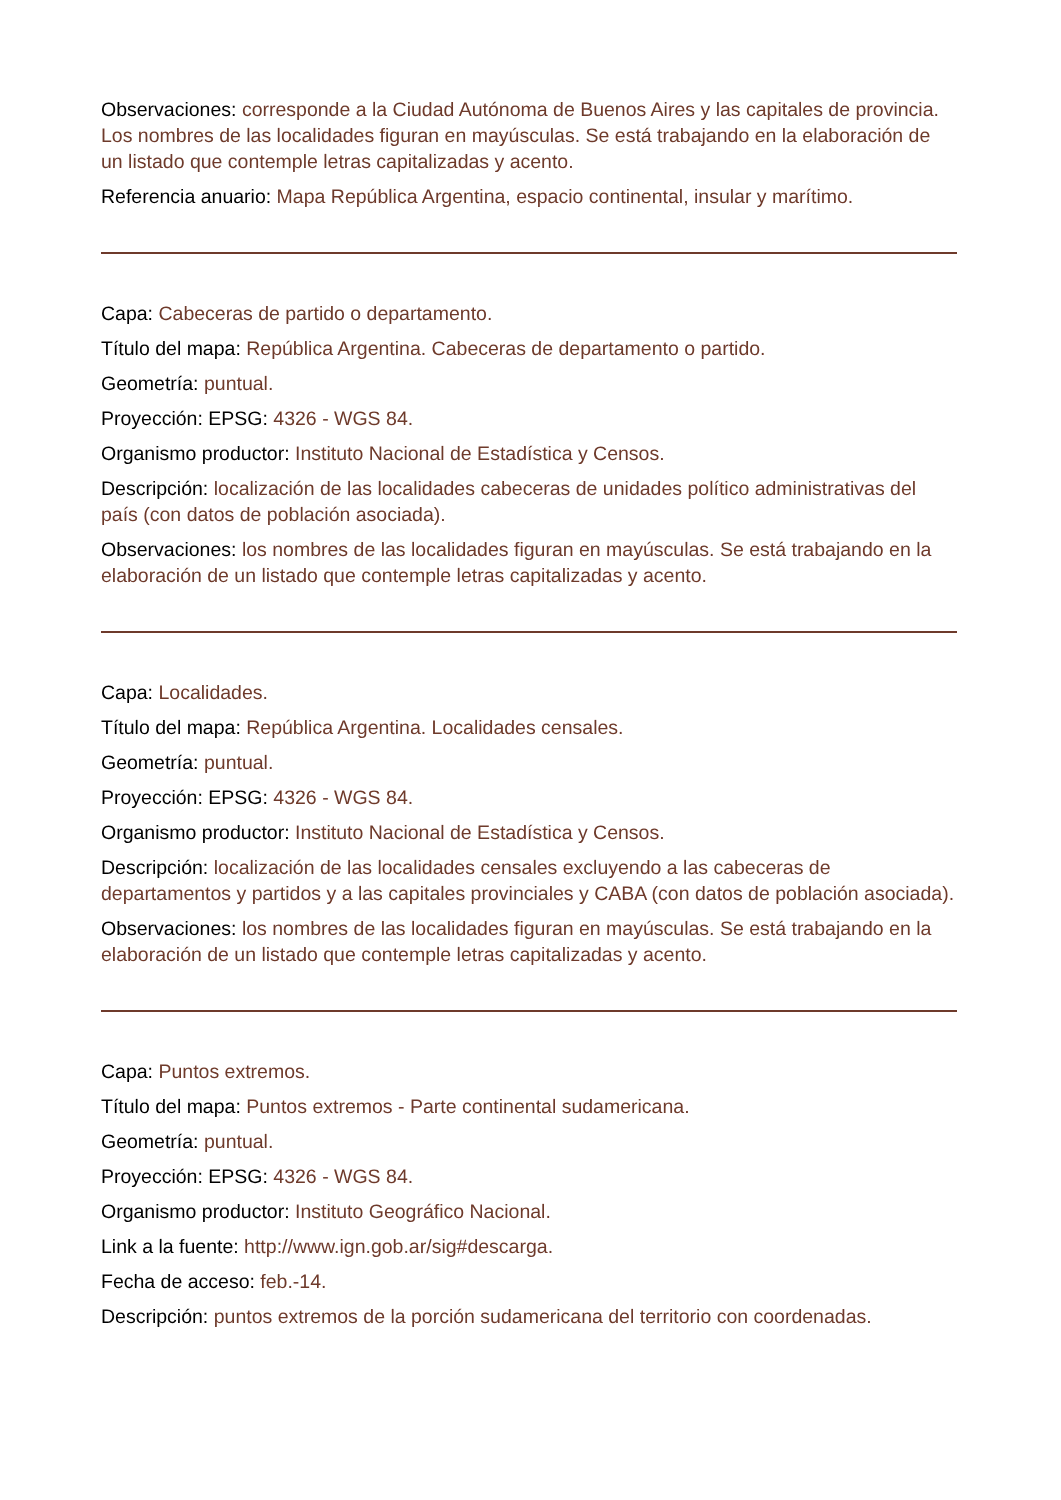Observaciones: corresponde a la Ciudad Autónoma de Buenos Aires y las capitales de provincia. Los nombres de las localidades figuran en mayúsculas. Se está trabajando en la elaboración de un listado que contemple letras capitalizadas y acento.
Referencia anuario: Mapa República Argentina, espacio continental, insular y marítimo.
Capa: Cabeceras de partido o departamento.
Título del mapa: República Argentina. Cabeceras de departamento o partido.
Geometría: puntual.
Proyección: EPSG: 4326 - WGS 84.
Organismo productor: Instituto Nacional de Estadística y Censos.
Descripción: localización de las localidades cabeceras de unidades político administrativas del país (con datos de población asociada).
Observaciones: los nombres de las localidades figuran en mayúsculas. Se está trabajando en la elaboración de un listado que contemple letras capitalizadas y acento.
Capa: Localidades.
Título del mapa: República Argentina. Localidades censales.
Geometría: puntual.
Proyección: EPSG: 4326 - WGS 84.
Organismo productor: Instituto Nacional de Estadística y Censos.
Descripción: localización de las localidades censales excluyendo a las cabeceras de departamentos y partidos y a las capitales provinciales y CABA (con datos de población asociada).
Observaciones: los nombres de las localidades figuran en mayúsculas. Se está trabajando en la elaboración de un listado que contemple letras capitalizadas y acento.
Capa: Puntos extremos.
Título del mapa: Puntos extremos - Parte continental sudamericana.
Geometría: puntual.
Proyección: EPSG: 4326 - WGS 84.
Organismo productor: Instituto Geográfico Nacional.
Link a la fuente: http://www.ign.gob.ar/sig#descarga.
Fecha de acceso: feb.-14.
Descripción: puntos extremos de la porción sudamericana del territorio con coordenadas.